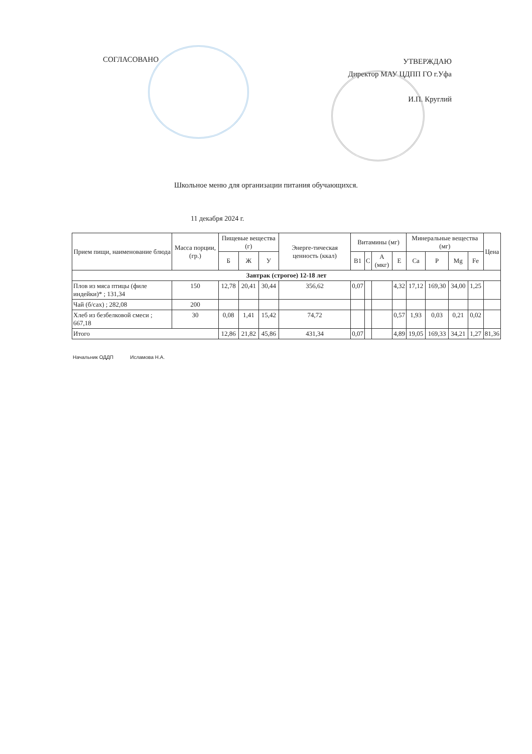СОГЛАСОВАНО
УТВЕРЖДАЮ
Директор МАУ ЦДПП ГО г.Уфа
И.П. Круглий
Школьное меню для организации питания обучающихся.
11 декабря 2024 г.
| Прием пищи, наименование блюда | Масса порции, (гр.) | Пищевые вещества (г) | | | Энерге-тическая ценность (ккал) | Витамины (мг) | | | | Минеральные вещества (мг) | | | | Цена |
| --- | --- | --- | --- | --- | --- | --- | --- | --- | --- | --- | --- | --- | --- | --- |
| | | Б | Ж | У | | B1 | C | A (мкг) | E | Ca | P | Mg | Fe | |
| Завтрак (строгое) 12-18 лет | | | | | | | | | | | | | | |
| Плов из мяса птицы (филе индейки)* ; 131,34 | 150 | 12,78 | 20,41 | 30,44 | 356,62 | 0,07 | | | 4,32 | 17,12 | 169,30 | 34,00 | 1,25 | |
| Чай (б/сах) ; 282,08 | 200 | | | | | | | | | | | | | |
| Хлеб из безбелковой смеси ; 667,18 | 30 | 0,08 | 1,41 | 15,42 | 74,72 | | | | 0,57 | 1,93 | 0,03 | 0,21 | 0,02 | |
| Итого | | 12,86 | 21,82 | 45,86 | 431,34 | 0,07 | | | 4,89 | 19,05 | 169,33 | 34,21 | 1,27 | 81,36 |
Начальник ОДДП Исламова Н.А.